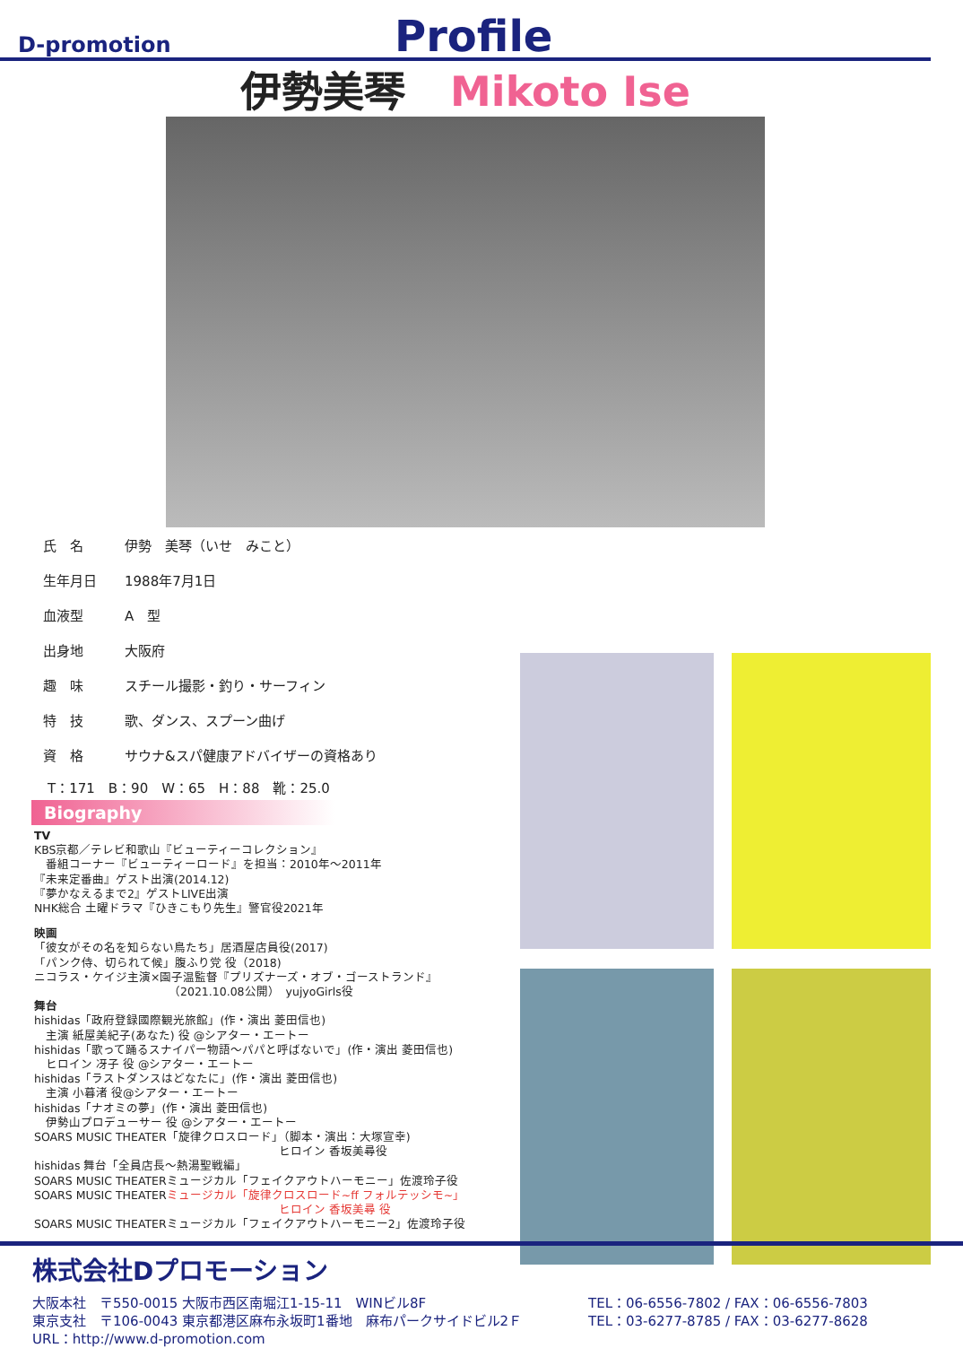D-promotion
Profile
伊勢美琴 Mikoto Ise
| 氏 名 | 伊勢 美琴（いせ みこと） |
| 生年月日 | 1988年7月1日 |
| 血液型 | A 型 |
| 出身地 | 大阪府 |
| 趣 味 | スチール撮影・釣り・サーフィン |
| 特 技 | 歌、ダンス、スプーン曲げ |
| 資 格 | サウナ&スパ健康アドバイザーの資格あり |
T：171　B：90　W：65　H：88　靴：25.0
Biography
TV
KBS京都／テレビ和歌山『ビューティーコレクション』
　番組コーナー『ビューティーロード』を担当：2010年～2011年
『未来定番曲』ゲスト出演(2014.12)
『夢かなえるまで2』ゲストLIVE出演
NHK総合 土曜ドラマ『ひきこもり先生』警官役2021年
映画
「彼女がその名を知らない鳥たち」居酒屋店員役(2017)
「パンク侍、切られて候」腹ふり党 役（2018)
ニコラス・ケイジ主演×園子温監督『プリズナーズ・オブ・ゴーストランド』
　　　　　　　　　　　　（2021.10.08公開）　yujyoGirls役
舞台
hishidas「政府登録國際観光旅館」(作・演出 菱田信也)
　主演 紙屋美紀子(あなた) 役 @シアター・エートー
hishidas「歌って踊るスナイパー物語～パパと呼ばないで」(作・演出 菱田信也)
　ヒロイン 冴子 役 @シアター・エートー
hishidas「ラストダンスはどなたに」(作・演出 菱田信也)
　主演 小暮渚 役@シアター・エートー
hishidas「ナオミの夢」(作・演出 菱田信也)
　伊勢山プロデューサー 役 @シアター・エートー
SOARS MUSIC THEATER「旋律クロスロード」（脚本・演出：大塚宣幸)
　　　　　　　　　　　　　　　　　　　　　ヒロイン 香坂美尋役
hishidas 舞台「全員店長～熱湯聖戦編」
SOARS MUSIC THEATERミュージカル「フェイクアウトハーモニー」佐渡玲子役
SOARS MUSIC THEATERミュージカル「旋律クロスロード~ff フォルテッシモ~」
　　　　　　　　　　　　　　　　　　　　　ヒロイン 香坂美尋 役
SOARS MUSIC THEATERミュージカル「フェイクアウトハーモニー2」佐渡玲子役
株式会社Dプロモーション
大阪本社　〒550-0015 大阪市西区南堀江1-15-11　WINビル8F
東京支社　〒106-0043 東京都港区麻布永坂町1番地　麻布パークサイドビル2Ｆ
URL：http://www.d-promotion.com
TEL：06-6556-7802 / FAX：06-6556-7803
TEL：03-6277-8785 / FAX：03-6277-8628